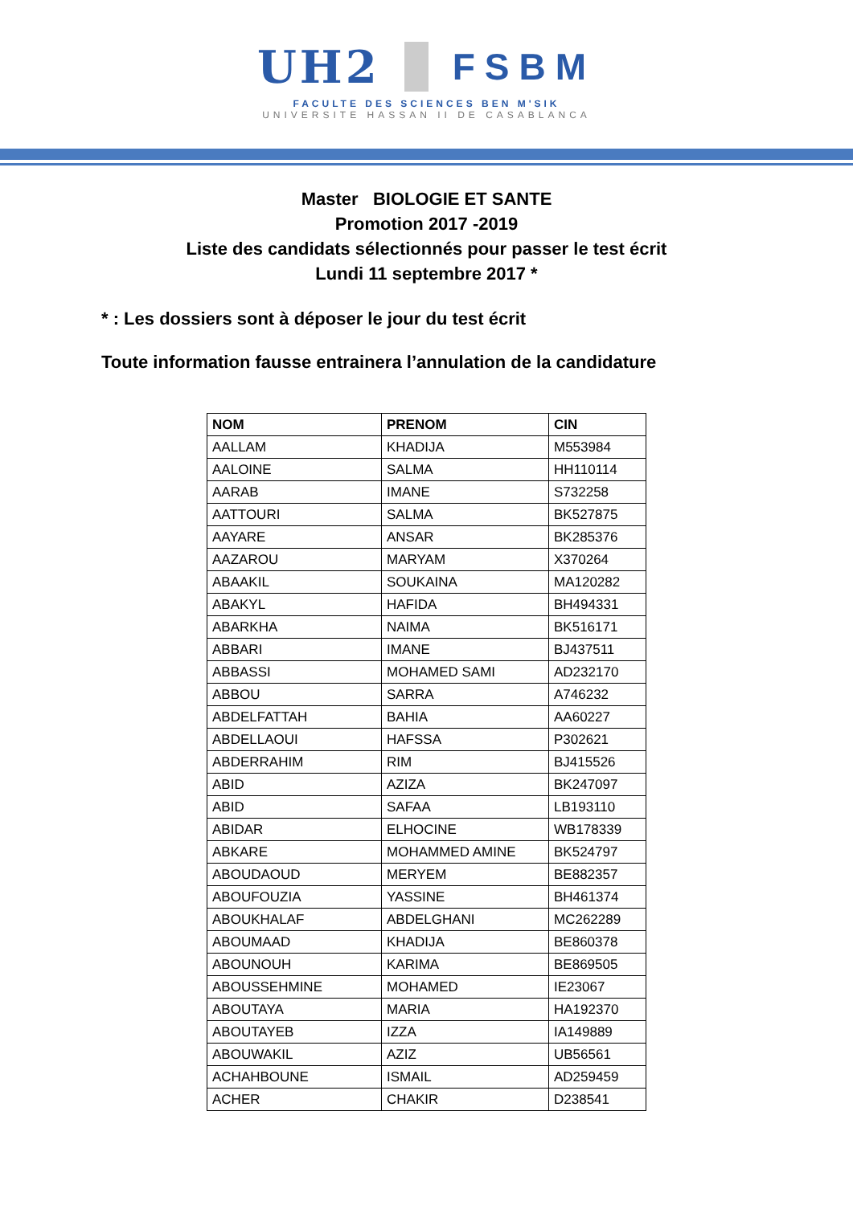UH2
FSBM
FACULTE DES SCIENCES BEN M'SIK
UNIVERSITE HASSAN II DE CASABLANCA
Master BIOLOGIE ET SANTE
Promotion 2017 -2019
Liste des candidats sélectionnés pour passer le test écrit
Lundi 11 septembre 2017 *
* : Les dossiers sont à déposer le jour du test écrit
Toute information fausse entrainera l’annulation de la candidature
| NOM | PRENOM | CIN |
| --- | --- | --- |
| AALLAM | KHADIJA | M553984 |
| AALOINE | SALMA | HH110114 |
| AARAB | IMANE | S732258 |
| AATTOURI | SALMA | BK527875 |
| AAYARE | ANSAR | BK285376 |
| AAZAROU | MARYAM | X370264 |
| ABAAKIL | SOUKAINA | MA120282 |
| ABAKYL | HAFIDA | BH494331 |
| ABARKHA | NAIMA | BK516171 |
| ABBARI | IMANE | BJ437511 |
| ABBASSI | MOHAMED SAMI | AD232170 |
| ABBOU | SARRA | A746232 |
| ABDELFATTAH | BAHIA | AA60227 |
| ABDELLAOUI | HAFSSA | P302621 |
| ABDERRAHIM | RIM | BJ415526 |
| ABID | AZIZA | BK247097 |
| ABID | SAFAA | LB193110 |
| ABIDAR | ELHOCINE | WB178339 |
| ABKARE | MOHAMMED AMINE | BK524797 |
| ABOUDAOUD | MERYEM | BE882357 |
| ABOUFOUZIA | YASSINE | BH461374 |
| ABOUKHALAF | ABDELGHANI | MC262289 |
| ABOUMAAD | KHADIJA | BE860378 |
| ABOUNOUH | KARIMA | BE869505 |
| ABOUSSEHMINE | MOHAMED | IE23067 |
| ABOUTAYA | MARIA | HA192370 |
| ABOUTAYEB | IZZA | IA149889 |
| ABOUWAKIL | AZIZ | UB56561 |
| ACHAHBOUNE | ISMAIL | AD259459 |
| ACHER | CHAKIR | D238541 |